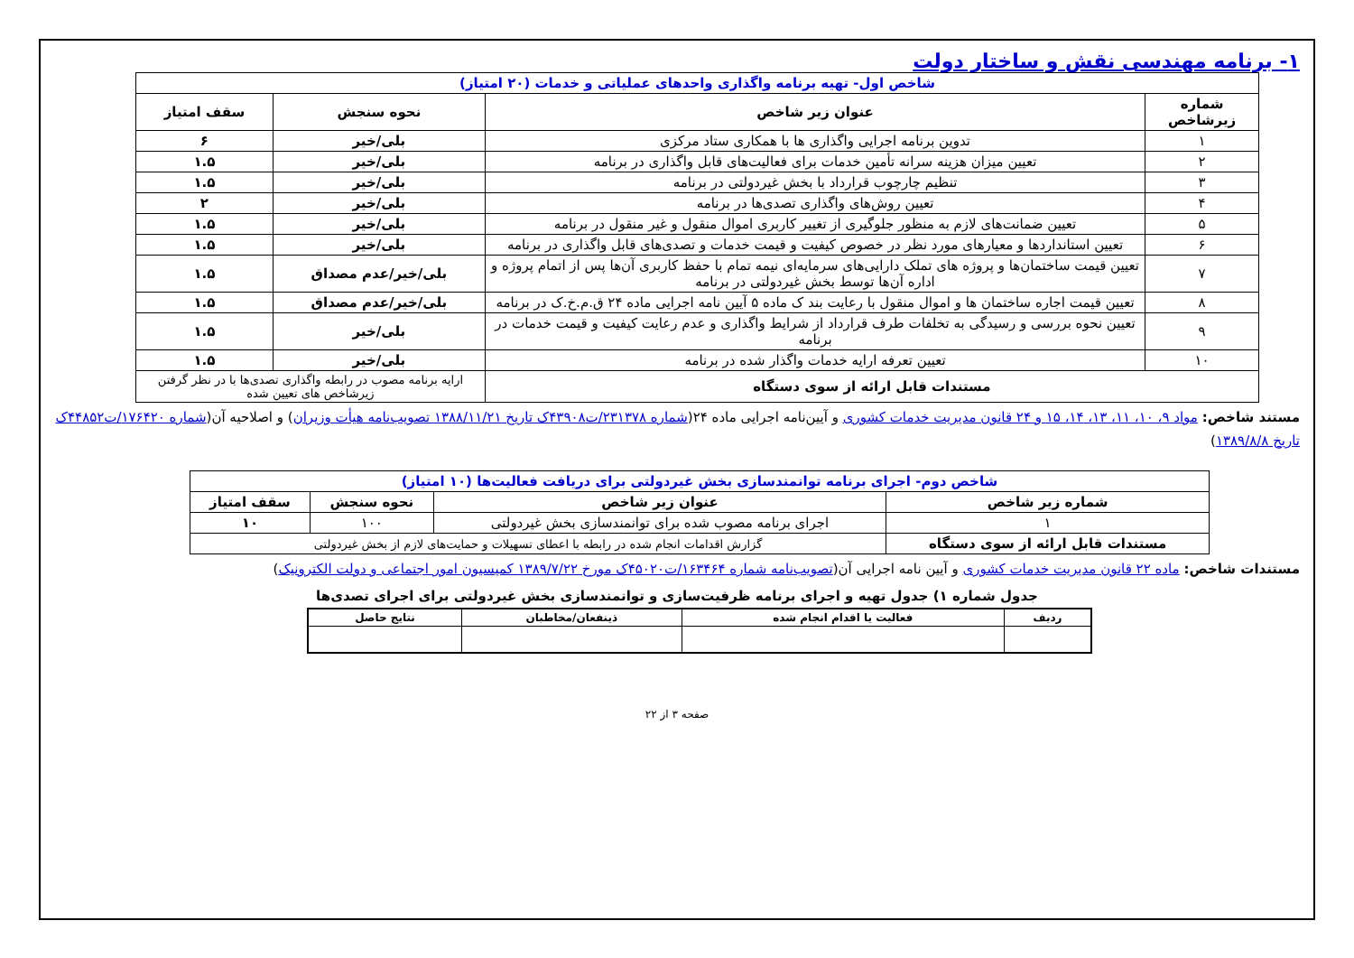۱- برنامه مهندسی نقش و ساختار دولت
| شاخص اول- تهیه برنامه واگذاری واحدهای عملیاتی و خدمات (۲۰ امتیاز) | | | |
| شماره زیرشاخص | عنوان زیر شاخص | نحوه سنجش | سقف امتیاز |
| ۱ | تدوین برنامه اجرایی واگذاری ها با همکاری ستاد مرکزی | بلی/خیر | ۶ |
| ۲ | تعیین میزان هزینه سرانه تأمین خدمات برای فعالیت‌های قابل واگذاری در برنامه | بلی/خیر | ۱.۵ |
| ۳ | تنظیم چارچوب قرارداد با بخش غیردولتی در برنامه | بلی/خیر | ۱.۵ |
| ۴ | تعیین روش‌های واگذاری تصدی‌ها در برنامه | بلی/خیر | ۲ |
| ۵ | تعیین ضمانت‌های لازم به منظور جلوگیری از تغییر کاربری اموال منقول و غیر منقول در برنامه | بلی/خیر | ۱.۵ |
| ۶ | تعیین استانداردها و معیارهای مورد نظر در خصوص کیفیت و قیمت خدمات و تصدی‌های قابل واگذاری در برنامه | بلی/خیر | ۱.۵ |
| ۷ | تعیین قیمت ساختمان‌ها و پروژه های تملک دارایی‌های سرمایه‌ای نیمه تمام با حفظ کاربری آن‌ها پس از اتمام پروژه و اداره آن‌ها توسط بخش غیردولتی در برنامه | بلی/خیر/عدم مصداق | ۱.۵ |
| ۸ | تعیین قیمت اجاره ساختمان ها و اموال منقول با رعایت بند ک ماده ۵ آیین نامه اجرایی ماده ۲۴ ق.م.خ.ک در برنامه | بلی/خیر/عدم مصداق | ۱.۵ |
| ۹ | تعیین نحوه بررسی و رسیدگی به تخلفات طرف قرارداد از شرایط واگذاری و عدم رعایت کیفیت و قیمت خدمات در برنامه | بلی/خیر | ۱.۵ |
| ۱۰ | تعیین تعرفه ارایه خدمات واگذار شده در برنامه | بلی/خیر | ۱.۵ |
| مستندات قابل ارائه از سوی دستگاه | | ارایه برنامه مصوب در رابطه واگذاری تصدی‌ها با در نظر گرفتن زیرشاخص های تعیین شده | |
مستند شاخص: مواد ۹، ۱۰، ۱۱، ۱۳، ۱۴، ۱۵ و ۲۴ قانون مدیریت خدمات کشوری و آیین‌نامه اجرایی ماده ۲۴(شماره ۲۳۱۳۷۸/ت۴۳۹۰۸ک تاریخ ۱۳۸۸/۱۱/۲۱ تصویب‌نامه هیأت وزیران) و اصلاحیه آن(شماره ۱۷۶۴۲۰/ت۴۴۸۵۲ک تاریخ ۱۳۸۹/۸/۸)
| شاخص دوم- اجرای برنامه توانمندسازی بخش غیردولتی برای دریافت فعالیت‌ها (۱۰ امتیاز) | | | |
| شماره زیر شاخص | عنوان زیر شاخص | نحوه سنجش | سقف امتیاز |
| ۱ | اجرای برنامه مصوب شده برای توانمندسازی بخش غیردولتی | ۱۰۰ | ۱۰ |
| مستندات قابل ارائه از سوی دستگاه | گزارش اقدامات انجام شده در رابطه با اعطای تسهیلات و حمایت‌های لازم از بخش غیردولتی | | |
مستندات شاخص: ماده ۲۲ قانون مدیریت خدمات کشوری و آیین نامه اجرایی آن(تصویب‌نامه شماره ۱۶۳۴۶۴/ت۴۵۰۲۰ک مورخ ۱۳۸۹/۷/۲۲ کمیسیون امور اجتماعی و دولت الکترونیک)
جدول شماره ۱) جدول تهیه و اجرای برنامه ظرفیت‌سازی و توانمندسازی بخش غیردولتی برای اجرای تصدی‌ها
| ردیف | فعالیت یا اقدام انجام شده | ذینفعان/مخاطبان | نتایج حاصل |
| --- | --- | --- | --- |
صفحه ۳ از ۲۲